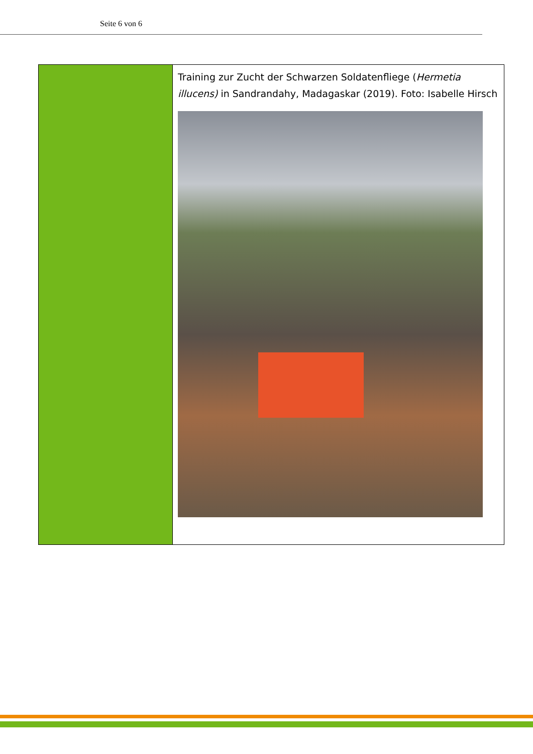Seite 6 von 6
Training zur Zucht der Schwarzen Soldatenfliege (Hermetia illucens) in Sandrandahy, Madagaskar (2019). Foto: Isabelle Hirsch